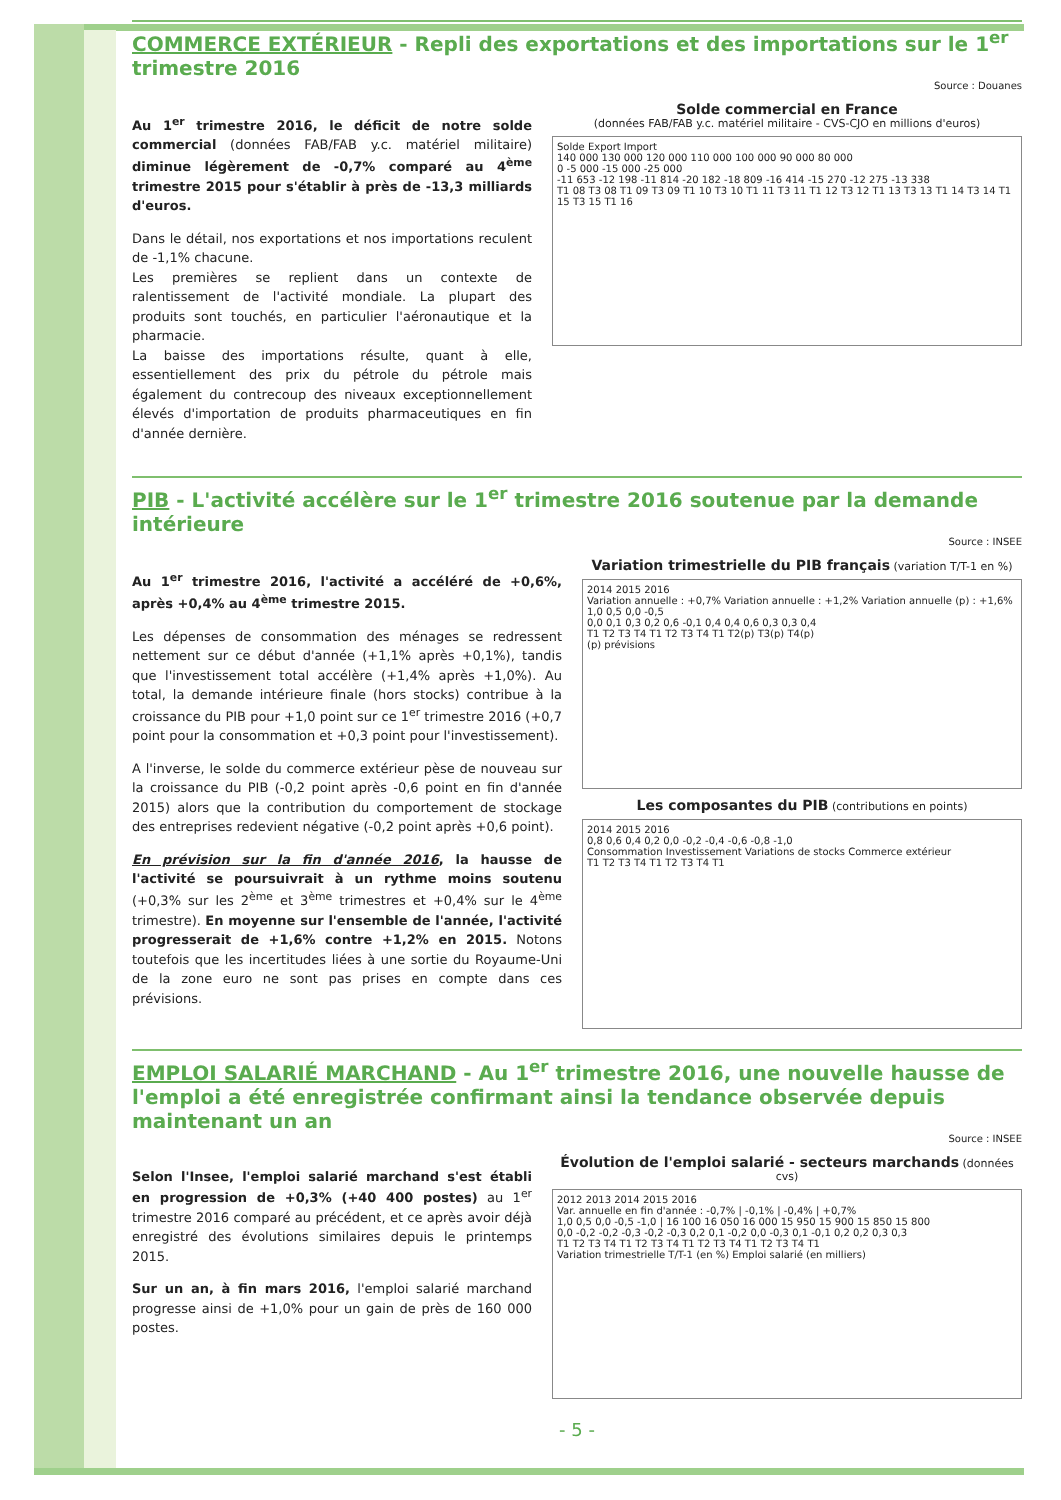COMMERCE EXTÉRIEUR - Repli des exportations et des importations sur le 1<sup>er</sup> trimestre 2016
Source : Douanes
Au 1<sup>er</sup> trimestre 2016, le déficit de notre solde commercial (données FAB/FAB y.c. matériel militaire) diminue légèrement de -0,7% comparé au 4<sup>ème</sup> trimestre 2015 pour s'établir à près de -13,3 milliards d'euros.
Dans le détail, nos exportations et nos importations reculent de -1,1% chacune.
Les premières se replient dans un contexte de ralentissement de l'activité mondiale. La plupart des produits sont touchés, en particulier l'aéronautique et la pharmacie.
La baisse des importations résulte, quant à elle, essentiellement des prix du pétrole du pétrole mais également du contrecoup des niveaux exceptionnellement élevés d'importation de produits pharmaceutiques en fin d'année dernière.
Solde commercial en France
(données FAB/FAB y.c. matériel militaire - CVS-CJO en millions d'euros)
Solde Export Import
140 000 130 000 120 000 110 000 100 000 90 000 80 000
0 -5 000 -15 000 -25 000
-11 653 -12 198 -11 814 -20 182 -18 809 -16 414 -15 270 -12 275 -13 338
T1 08 T3 08 T1 09 T3 09 T1 10 T3 10 T1 11 T3 11 T1 12 T3 12 T1 13 T3 13 T1 14 T3 14 T1 15 T3 15 T1 16
PIB - L'activité accélère sur le 1<sup>er</sup> trimestre 2016 soutenue par la demande intérieure
Source : INSEE
Au 1<sup>er</sup> trimestre 2016, l'activité a accéléré de +0,6%, après +0,4% au 4<sup>ème</sup> trimestre 2015.
Les dépenses de consommation des ménages se redressent nettement sur ce début d'année (+1,1% après +0,1%), tandis que l'investissement total accélère (+1,4% après +1,0%). Au total, la demande intérieure finale (hors stocks) contribue à la croissance du PIB pour +1,0 point sur ce 1<sup>er</sup> trimestre 2016 (+0,7 point pour la consommation et +0,3 point pour l'investissement).
A l'inverse, le solde du commerce extérieur pèse de nouveau sur la croissance du PIB (-0,2 point après -0,6 point en fin d'année 2015) alors que la contribution du comportement de stockage des entreprises redevient négative (-0,2 point après +0,6 point).
En prévision sur la fin d'année 2016, la hausse de l'activité se poursuivrait à un rythme moins soutenu (+0,3% sur les 2<sup>ème</sup> et 3<sup>ème</sup> trimestres et +0,4% sur le 4<sup>ème</sup> trimestre). En moyenne sur l'ensemble de l'année, l'activité progresserait de +1,6% contre +1,2% en 2015. Notons toutefois que les incertitudes liées à une sortie du Royaume-Uni de la zone euro ne sont pas prises en compte dans ces prévisions.
Variation trimestrielle du PIB français (variation T/T-1 en %)
2014 2015 2016
Variation annuelle : +0,7% Variation annuelle : +1,2% Variation annuelle (p) : +1,6%
1,0 0,5 0,0 -0,5
0,0 0,1 0,3 0,2 0,6 -0,1 0,4 0,4 0,6 0,3 0,3 0,4
T1 T2 T3 T4 T1 T2 T3 T4 T1 T2(p) T3(p) T4(p)
(p) prévisions
Les composantes du PIB (contributions en points)
2014 2015 2016
0,8 0,6 0,4 0,2 0,0 -0,2 -0,4 -0,6 -0,8 -1,0
Consommation Investissement Variations de stocks Commerce extérieur
T1 T2 T3 T4 T1 T2 T3 T4 T1
EMPLOI SALARIÉ MARCHAND - Au 1<sup>er</sup> trimestre 2016, une nouvelle hausse de l'emploi a été enregistrée confirmant ainsi la tendance observée depuis maintenant un an
Source : INSEE
Selon l'Insee, l'emploi salarié marchand s'est établi en progression de +0,3% (+40 400 postes) au 1<sup>er</sup> trimestre 2016 comparé au précédent, et ce après avoir déjà enregistré des évolutions similaires depuis le printemps 2015.
Sur un an, à fin mars 2016, l'emploi salarié marchand progresse ainsi de +1,0% pour un gain de près de 160 000 postes.
Évolution de l'emploi salarié - secteurs marchands (données cvs)
2012 2013 2014 2015 2016
Var. annuelle en fin d'année : -0,7% | -0,1% | -0,4% | +0,7%
1,0 0,5 0,0 -0,5 -1,0 | 16 100 16 050 16 000 15 950 15 900 15 850 15 800
0,0 -0,2 -0,2 -0,3 -0,2 -0,3 0,2 0,1 -0,2 0,0 -0,3 0,1 -0,1 0,2 0,2 0,3 0,3
T1 T2 T3 T4 T1 T2 T3 T4 T1 T2 T3 T4 T1 T2 T3 T4 T1
Variation trimestrielle T/T-1 (en %) Emploi salarié (en milliers)
- 5 -